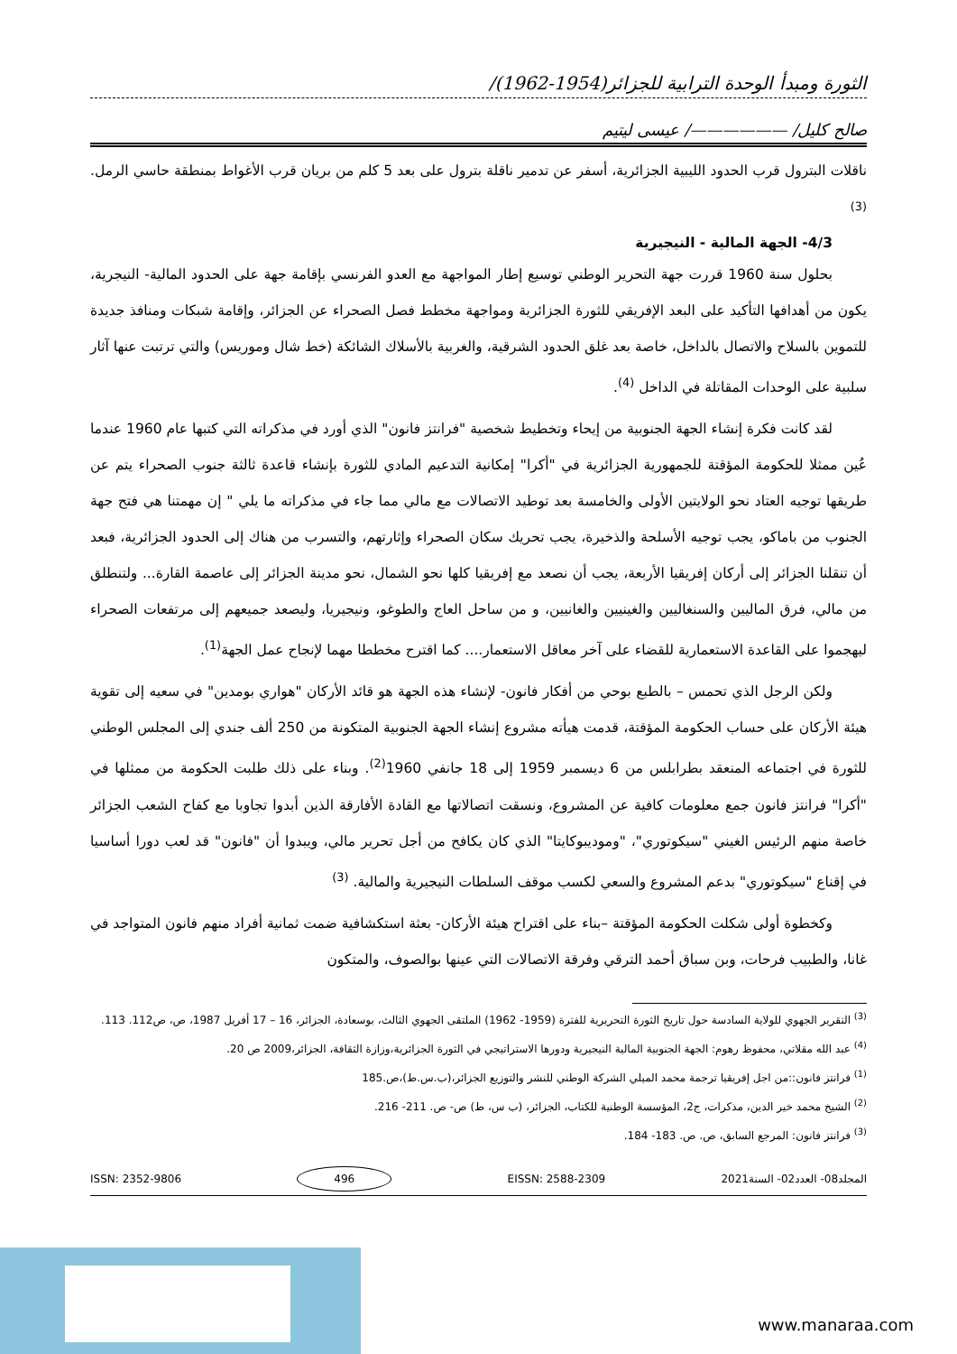الثورة ومبدأ الوحدة الترابية للجزائر(1954-1962)/
صالح كليل/ ——————/ عيسى ليتيم
ناقلات البترول قرب الحدود الليبية الجزائرية، أسفر عن تدمير ناقلة بترول على بعد 5 كلم من بريان قرب الأغواط بمنطقة حاسي الرمل. <sup>(3)</sup>
4/3- الجهة المالية - النيجيرية
بحلول سنة 1960 قررت جهة التحرير الوطني توسيع إطار المواجهة مع العدو الفرنسي بإقامة جهة على الحدود المالية- النيجرية، يكون من أهدافها التأكيد على البعد الإفريقي للثورة الجزائرية ومواجهة مخطط فصل الصحراء عن الجزائر، وإقامة شبكات ومنافذ جديدة للتموين بالسلاح والاتصال بالداخل، خاصة بعد غلق الحدود الشرقية، والغربية بالأسلاك الشائكة (خط شال وموريس) والتي ترتبت عنها آثار سلبية على الوحدات المقاتلة في الداخل <sup>(4)</sup>.
لقد كانت فكرة إنشاء الجهة الجنوبية من إيحاء وتخطيط شخصية "فرانتز فانون" الذي أورد في مذكراته التي كتبها عام 1960 عندما عُين ممثلا للحكومة المؤقتة للجمهورية الجزائرية في "أكرا" إمكانية التدعيم المادي للثورة بإنشاء قاعدة ثالثة جنوب الصحراء يتم عن طريقها توجيه العتاد نحو الولايتين الأولى والخامسة بعد توطيد الاتصالات مع مالي مما جاء في مذكراته ما يلي " إن مهمتنا هي فتح جهة الجنوب من باماكو، يجب توجيه الأسلحة والذخيرة، يجب تحريك سكان الصحراء وإثارتهم، والتسرب من هناك إلى الحدود الجزائرية، فبعد أن تنقلنا الجزائر إلى أركان إفريقيا الأربعة، يجب أن نصعد مع إفريقيا كلها نحو الشمال، نحو مدينة الجزائر إلى عاصمة القارة... ولتنطلق من مالي، فرق الماليين والسنغاليين والغينيين والغانيين، و من ساحل العاج والطوغو، ونيجيريا، وليصعد جميعهم إلى مرتفعات الصحراء ليهجموا على القاعدة الاستعمارية للقضاء على آخر معاقل الاستعمار.... كما اقترح مخططا مهما لإنجاح عمل الجهة<sup>(1)</sup>.
ولكن الرجل الذي تحمس – بالطبع بوحي من أفكار فانون- لإنشاء هذه الجهة هو قائد الأركان "هواري بومدين" في سعيه إلى تقوية هيئة الأركان على حساب الحكومة المؤقتة، قدمت هيأته مشروع إنشاء الجهة الجنوبية المتكونة من 250 ألف جندي إلى المجلس الوطني للثورة في اجتماعه المنعقد بطرابلس من 6 ديسمبر 1959 إلى 18 جانفي 1960<sup>(2)</sup>. وبناء على ذلك طلبت الحكومة من ممثلها في "أكرا" فرانتز فانون جمع معلومات كافية عن المشروع، ونسقت اتصالاتها مع القادة الأفارقة الذين أبدوا تجاوبا مع كفاح الشعب الجزائر خاصة منهم الرئيس الغيني "سيكوتوري"، "وموديبوكايتا" الذي كان يكافح من أجل تحرير مالي، ويبدوا أن "فانون" قد لعب دورا أساسيا في إقناع "سيكوتوري" بدعم المشروع والسعي لكسب موقف السلطات النيجيرية والمالية. <sup>(3)</sup>
وكخطوة أولى شكلت الحكومة المؤقتة –بناء على اقتراح هيئة الأركان- بعثة استكشافية ضمت ثمانية أفراد منهم فانون المتواجد في غانا، والطبيب فرحات، وبن سباق أحمد الترقي وفرقة الاتصالات التي عينها بوالصوف، والمتكون
<sup>(3)</sup> التقرير الجهوي للولاية السادسة حول تاريخ الثورة التحريرية للفترة (1959- 1962) الملتقى الجهوي الثالث، بوسعادة، الجزائر، 16 – 17 أفريل 1987، ص، ص112. 113.
<sup>(4)</sup> عبد الله مقلاتي، محفوظ رهوم: الجهة الجنوبية المالية النيجيرية ودورها الاستراتيجي في الثورة الجزائرية،وزازة الثقافة، الجزائر،2009 ص 20.
<sup>(1)</sup> فرانتز فانون::من اجل إفريقيا ترجمة محمد الميلي الشركة الوطني للنشر والتوزيع الجزائر،(ب.س.ط)،ص.185
<sup>(2)</sup> الشيخ محمد خير الدين، مذكرات، ج2، المؤسسة الوطنية للكتاب، الجزائر، (ب س، ط) ص- ص. 211- 216.
<sup>(3)</sup> فرانتز فانون: المرجع السابق، ص. ص. 183- 184.
المجلد08- العدد02- السنة2021 EISSN: 2588-2309 496 ISSN: 2352-9806
www.manaraa.com